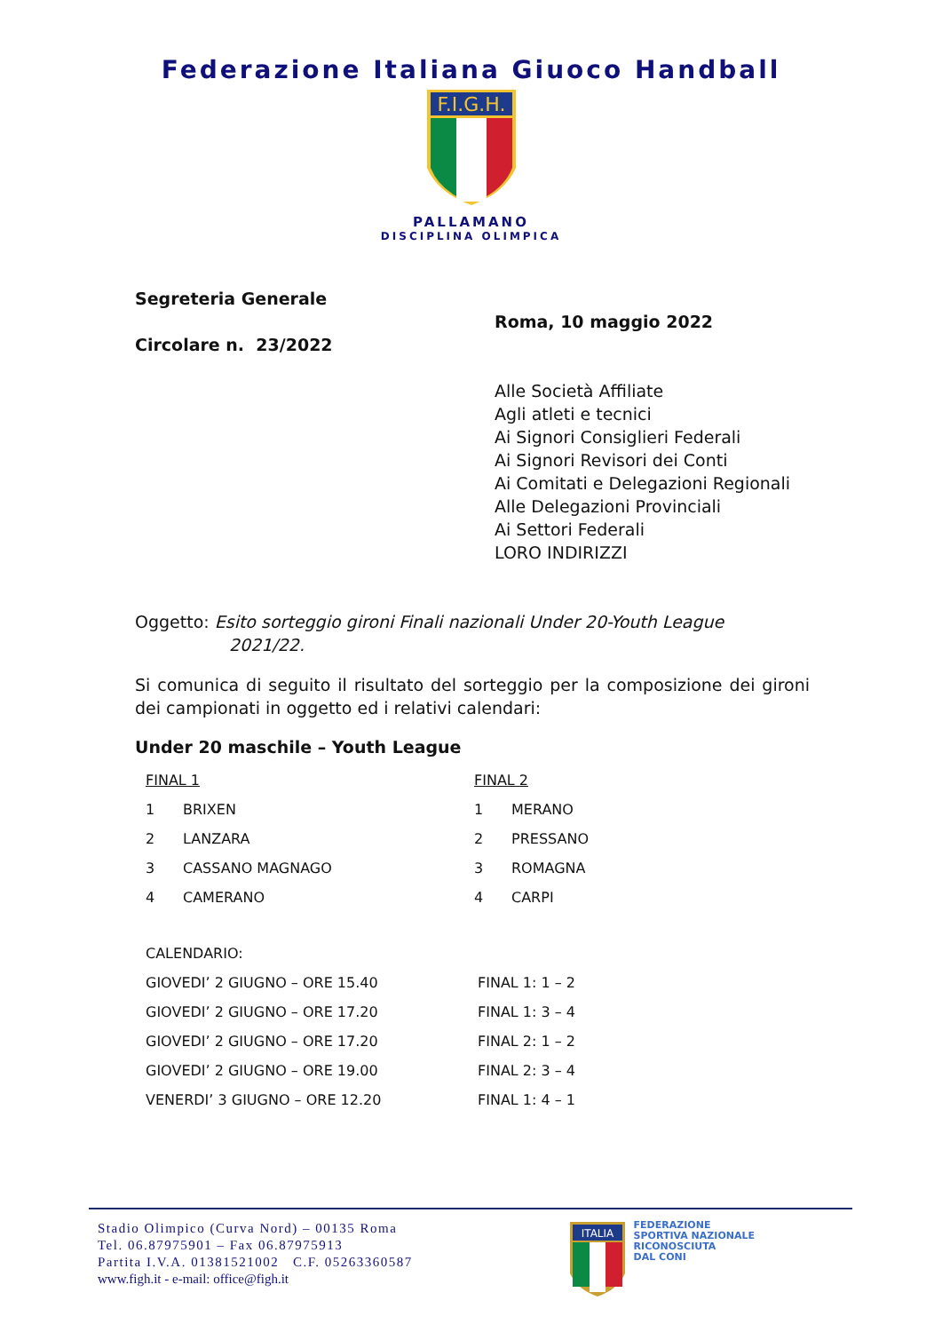Federazione Italiana Giuoco Handball
F.I.G.H.
PALLAMANO
DISCIPLINA OLIMPICA
Segreteria Generale
Circolare n. 23/2022
Roma, 10 maggio 2022
Alle Società Affiliate
Agli atleti e tecnici
Ai Signori Consiglieri Federali
Ai Signori Revisori dei Conti
Ai Comitati e Delegazioni Regionali
Alle Delegazioni Provinciali
Ai Settori Federali
LORO INDIRIZZI
Oggetto: Esito sorteggio gironi Finali nazionali Under 20-Youth League
2021/22.
Si comunica di seguito il risultato del sorteggio per la composizione dei gironi dei campionati in oggetto ed i relativi calendari:
Under 20 maschile – Youth League
| FINAL 1 | | FINAL 2 | |
| 1 | BRIXEN | 1 | MERANO |
| 2 | LANZARA | 2 | PRESSANO |
| 3 | CASSANO MAGNAGO | 3 | ROMAGNA |
| 4 | CAMERANO | 4 | CARPI |
| CALENDARIO: | |
| GIOVEDI’ 2 GIUGNO – ORE 15.40 | FINAL 1: 1 – 2 |
| GIOVEDI’ 2 GIUGNO – ORE 17.20 | FINAL 1: 3 – 4 |
| GIOVEDI’ 2 GIUGNO – ORE 17.20 | FINAL 2: 1 – 2 |
| GIOVEDI’ 2 GIUGNO – ORE 19.00 | FINAL 2: 3 – 4 |
| VENERDI’ 3 GIUGNO – ORE 12.20 | FINAL 1: 4 – 1 |
Stadio Olimpico (Curva Nord) – 00135 Roma
Tel. 06.87975901 – Fax 06.87975913
Partita I.V.A. 01381521002 C.F. 05263360587
www.figh.it - e-mail: office@figh.it
ITALIA
FEDERAZIONE
SPORTIVA NAZIONALE
RICONOSCIUTA
DAL CONI